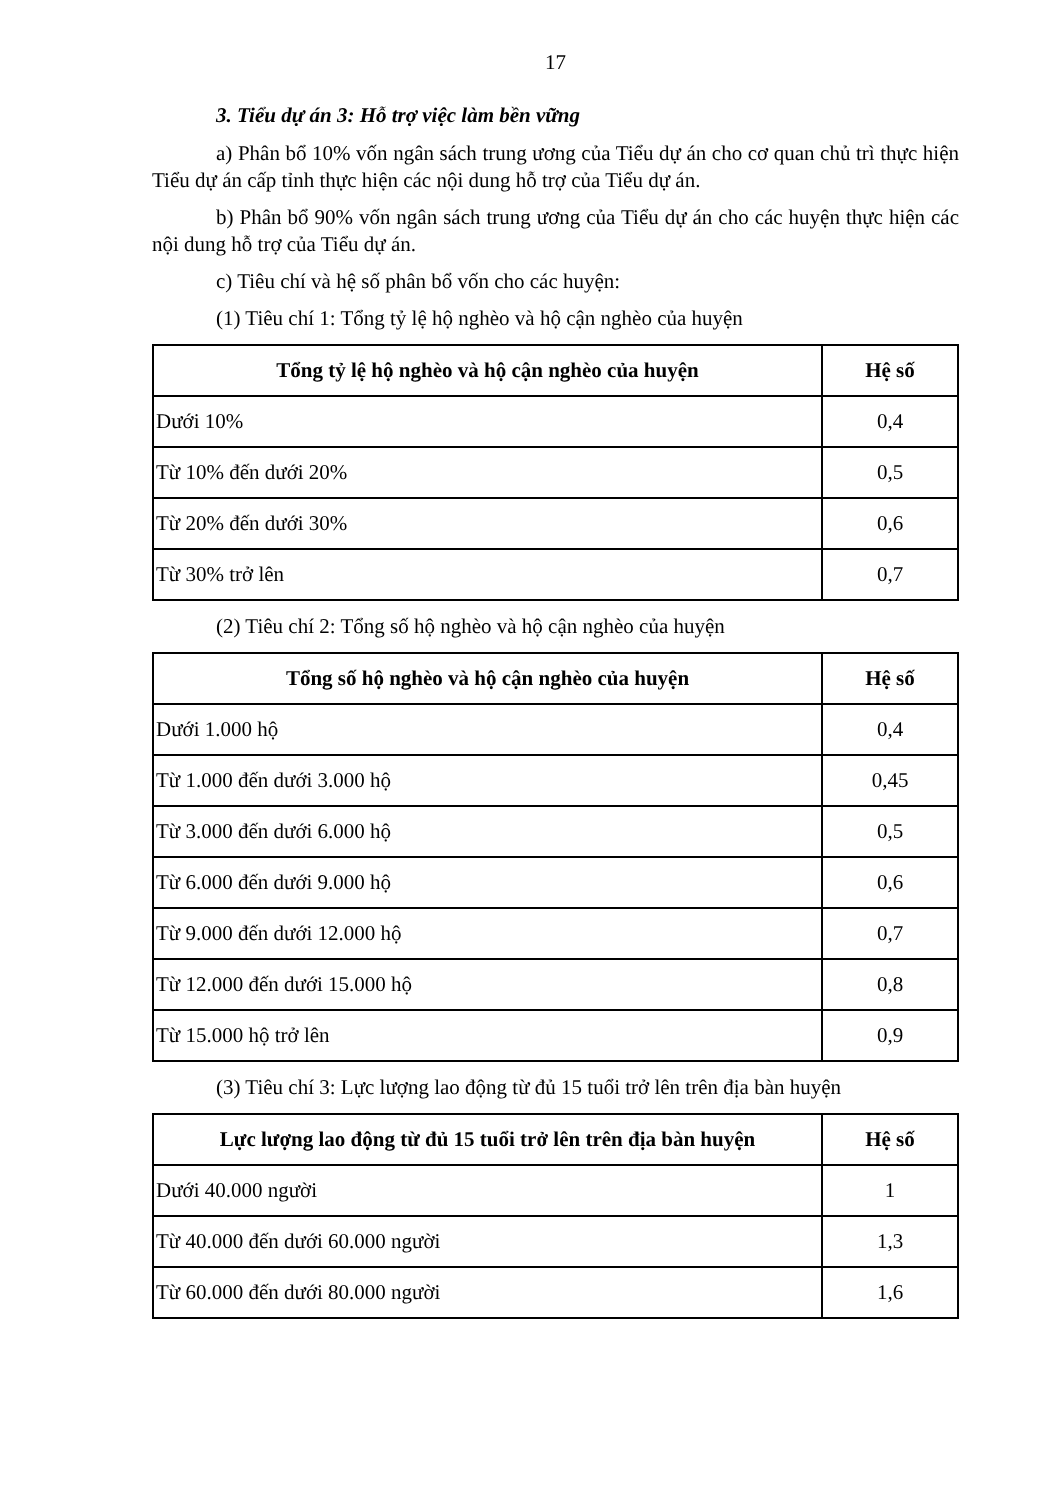17
3. Tiểu dự án 3: Hỗ trợ việc làm bền vững
a) Phân bổ 10% vốn ngân sách trung ương của Tiểu dự án cho cơ quan chủ trì thực hiện Tiểu dự án cấp tỉnh thực hiện các nội dung hỗ trợ của Tiểu dự án.
b) Phân bổ 90% vốn ngân sách trung ương của Tiểu dự án cho các huyện thực hiện các nội dung hỗ trợ của Tiểu dự án.
c) Tiêu chí và hệ số phân bổ vốn cho các huyện:
(1) Tiêu chí 1: Tổng tỷ lệ hộ nghèo và hộ cận nghèo của huyện
| Tổng tỷ lệ hộ nghèo và hộ cận nghèo của huyện | Hệ số |
| --- | --- |
| Dưới 10% | 0,4 |
| Từ 10% đến dưới 20% | 0,5 |
| Từ 20% đến dưới 30% | 0,6 |
| Từ 30% trở lên | 0,7 |
(2) Tiêu chí 2: Tổng số hộ nghèo và hộ cận nghèo của huyện
| Tổng số hộ nghèo và hộ cận nghèo của huyện | Hệ số |
| --- | --- |
| Dưới 1.000 hộ | 0,4 |
| Từ 1.000 đến dưới 3.000 hộ | 0,45 |
| Từ 3.000 đến dưới 6.000 hộ | 0,5 |
| Từ 6.000 đến dưới 9.000 hộ | 0,6 |
| Từ 9.000 đến dưới 12.000 hộ | 0,7 |
| Từ 12.000 đến dưới 15.000 hộ | 0,8 |
| Từ 15.000 hộ trở lên | 0,9 |
(3) Tiêu chí 3: Lực lượng lao động từ đủ 15 tuổi trở lên trên địa bàn huyện
| Lực lượng lao động từ đủ 15 tuổi trở lên trên địa bàn huyện | Hệ số |
| --- | --- |
| Dưới 40.000 người | 1 |
| Từ 40.000 đến dưới 60.000 người | 1,3 |
| Từ 60.000 đến dưới 80.000 người | 1,6 |